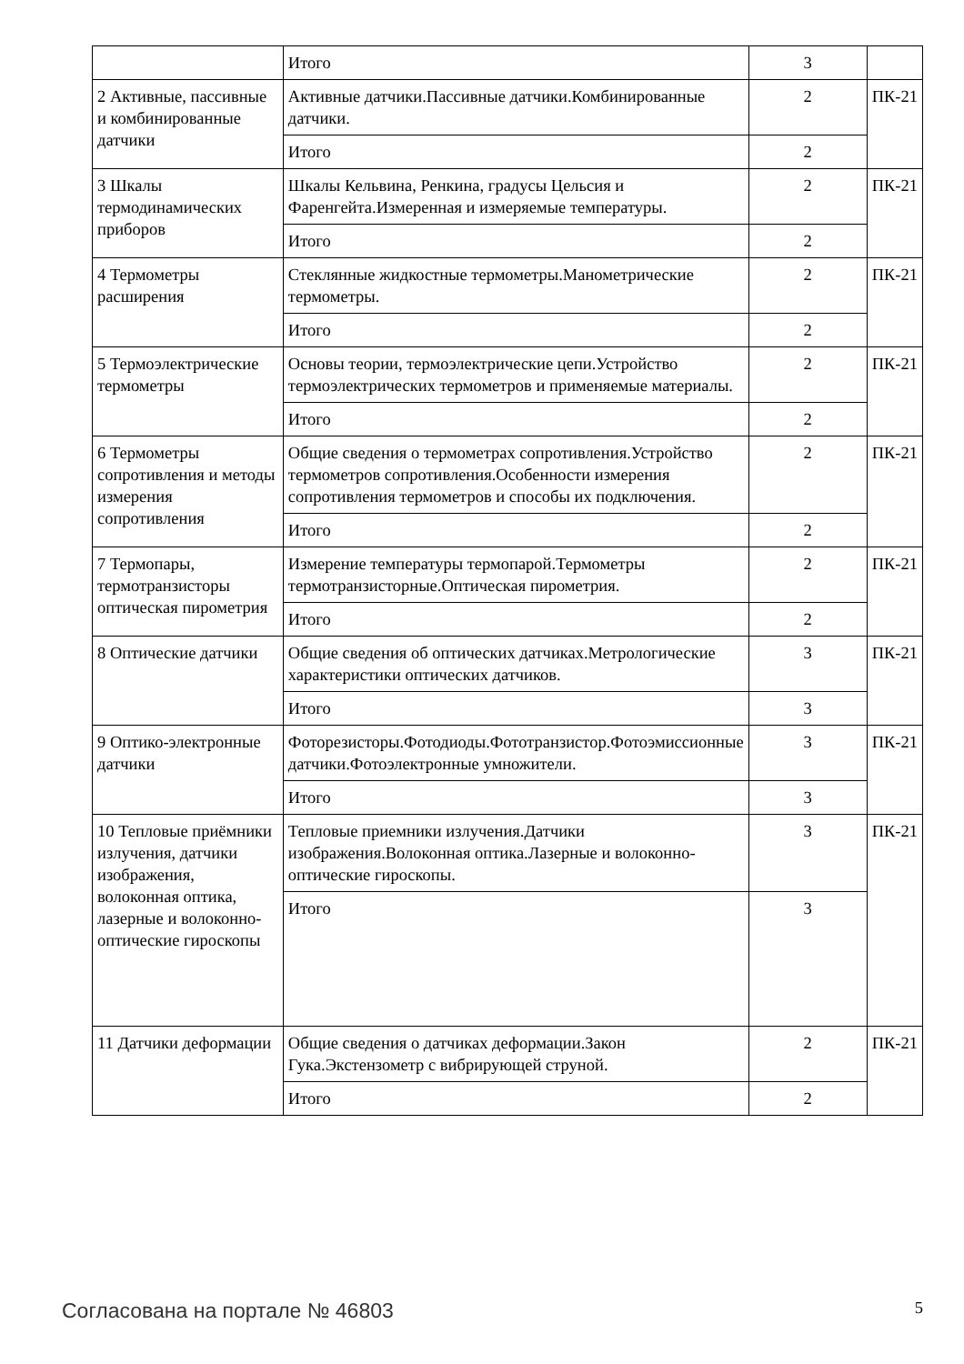| | Итого | 3 | |
| 2 Активные, пассивные и комбинированные датчики | Активные датчики.Пассивные датчики.Комбинированные датчики. | 2 | ПК-21 |
| | Итого | 2 | |
| 3 Шкалы термодинамических приборов | Шкалы Кельвина, Ренкина, градусы Цельсия и Фаренгейта.Измеренная и измеряемые температуры. | 2 | ПК-21 |
| | Итого | 2 | |
| 4 Термометры расширения | Стеклянные жидкостные термометры.Манометрические термометры. | 2 | ПК-21 |
| | Итого | 2 | |
| 5 Термоэлектрические термометры | Основы теории, термоэлектрические цепи.Устройство термоэлектрических термометров и применяемые материалы. | 2 | ПК-21 |
| | Итого | 2 | |
| 6 Термометры сопротивления и методы измерения сопротивления | Общие сведения о термометрах сопротивления.Устройство термометров сопротивления.Особенности измерения сопротивления термометров и способы их подключения. | 2 | ПК-21 |
| | Итого | 2 | |
| 7 Термопары, термотранзисторы оптическая пирометрия | Измерение температуры термопарой.Термометры термотранзисторные.Оптическая пирометрия. | 2 | ПК-21 |
| | Итого | 2 | |
| 8 Оптические датчики | Общие сведения об оптических датчиках.Метрологические характеристики оптических датчиков. | 3 | ПК-21 |
| | Итого | 3 | |
| 9 Оптико-электронные датчики | Фоторезисторы.Фотодиоды.Фототранзистор.Фотоэмиссионные датчики.Фотоэлектронные умножители. | 3 | ПК-21 |
| | Итого | 3 | |
| 10 Тепловые приёмники излучения, датчики изображения, волоконная оптика, лазерные и волоконно-оптические гироскопы | Тепловые приемники излучения.Датчики изображения.Волоконная оптика.Лазерные и волоконно-оптические гироскопы. | 3 | ПК-21 |
| | Итого | 3 | |
| 11 Датчики деформации | Общие сведения о датчиках деформации.Закон Гука.Экстензометр с вибрирующей струной. | 2 | ПК-21 |
| | Итого | 2 | |
Согласована на портале № 46803 5